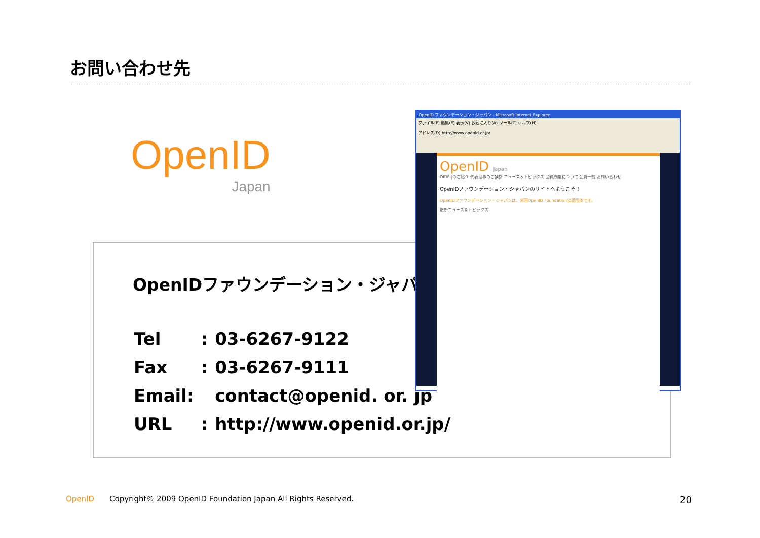お問い合わせ先
OpenID
Japan
OpenIDファウンデーション・ジャパン
| Tel | : | 03-6267-9122 |
| Fax | : | 03-6267-9111 |
| Email: | | contact@openid. or. jp |
| URL | : | http://www.openid.or.jp/ |
OpenID ファウンデーション・ジャパン - Microsoft Internet Explorer
ファイル(F) 編集(E) 表示(V) お気に入り(A) ツール(T) ヘルプ(H)
アドレス(D) http://www.openid.or.jp/
OpenID Japan
OIDF-Jのご紹介 代表理事のご挨拶 ニュース＆トピックス 会員制度について 会員一覧 お問い合わせ
OpenIDファウンデーション・ジャパンのサイトへようこそ！
OpenIDファウンデーション・ジャパンは、米国OpenID Foundation公認団体です。
最新ニュース＆トピックス
OpenID Copyright© 2009 OpenID Foundation Japan All Rights Reserved.
20